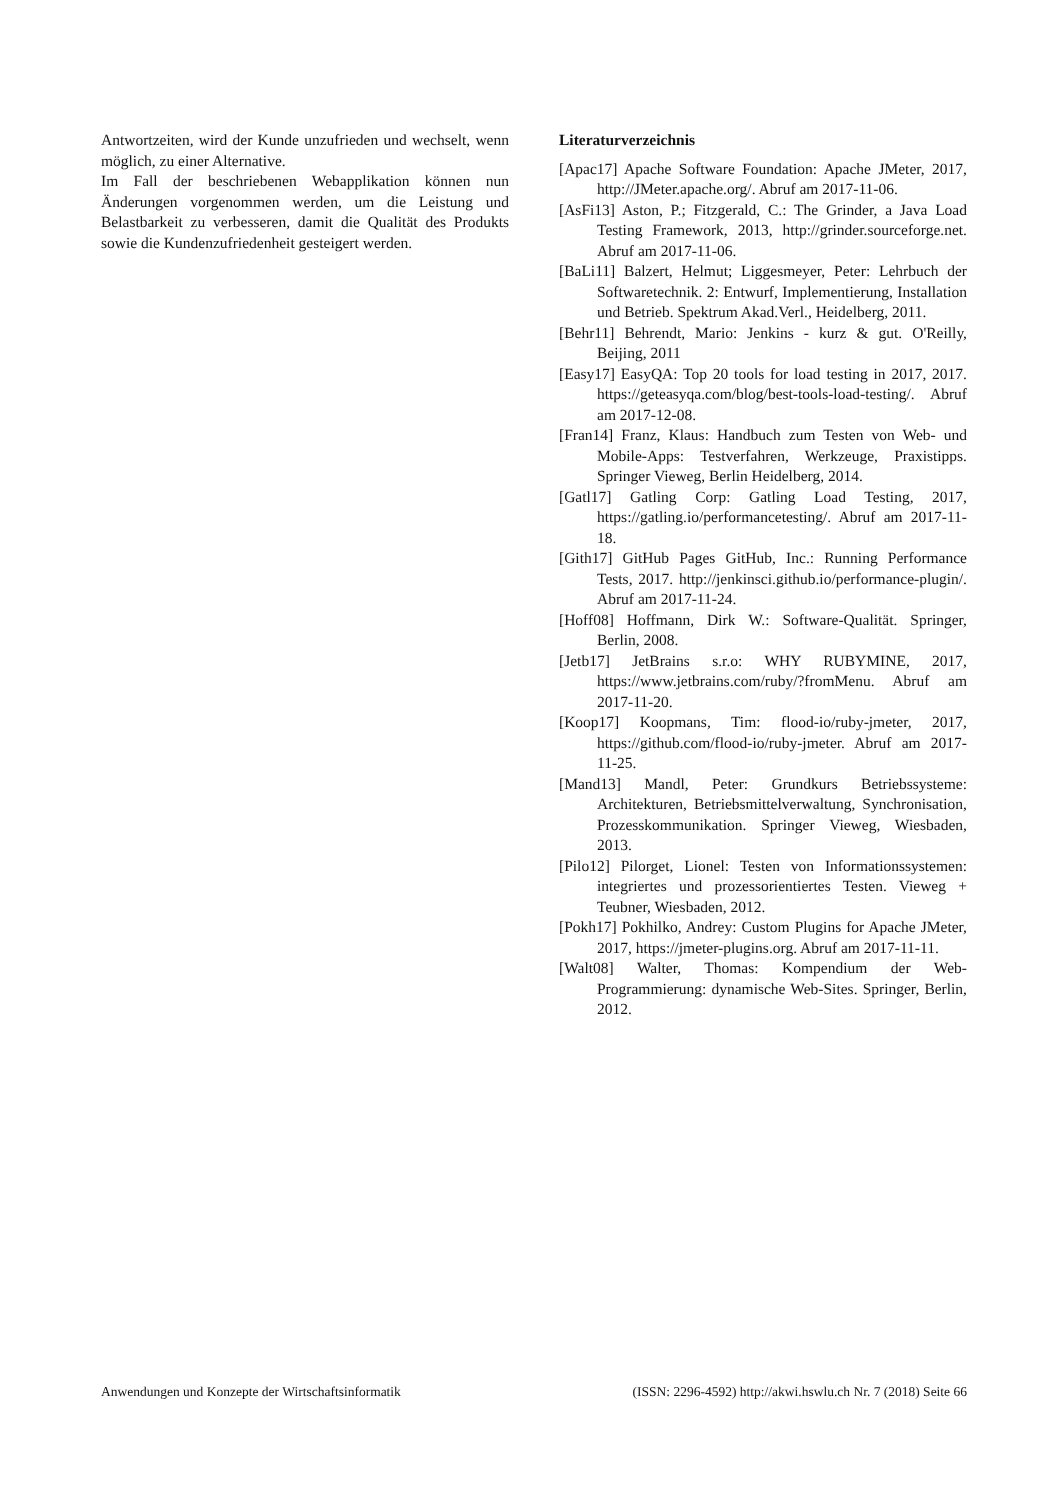Antwortzeiten, wird der Kunde unzufrieden und wechselt, wenn möglich, zu einer Alternative.
Im Fall der beschriebenen Webapplikation können nun Änderungen vorgenommen werden, um die Leistung und Belastbarkeit zu verbesseren, damit die Qualität des Produkts sowie die Kundenzufriedenheit gesteigert werden.
Literaturverzeichnis
[Apac17] Apache Software Foundation: Apache JMeter, 2017, http://JMeter.apache.org/. Abruf am 2017-11-06.
[AsFi13] Aston, P.; Fitzgerald, C.: The Grinder, a Java Load Testing Framework, 2013, http://grinder.sourceforge.net. Abruf am 2017-11-06.
[BaLi11] Balzert, Helmut; Liggesmeyer, Peter: Lehrbuch der Softwaretechnik. 2: Entwurf, Implementierung, Installation und Betrieb. Spektrum Akad.Verl., Heidelberg, 2011.
[Behr11] Behrendt, Mario: Jenkins - kurz & gut. O'Reilly, Beijing, 2011
[Easy17] EasyQA: Top 20 tools for load testing in 2017, 2017. https://geteasyqa.com/blog/best-tools-load-testing/. Abruf am 2017-12-08.
[Fran14] Franz, Klaus: Handbuch zum Testen von Web- und Mobile-Apps: Testverfahren, Werkzeuge, Praxistipps. Springer Vieweg, Berlin Heidelberg, 2014.
[Gatl17] Gatling Corp: Gatling Load Testing, 2017, https://gatling.io/performancetesting/. Abruf am 2017-11-18.
[Gith17] GitHub Pages GitHub, Inc.: Running Performance Tests, 2017. http://jenkinsci.github.io/performance-plugin/. Abruf am 2017-11-24.
[Hoff08] Hoffmann, Dirk W.: Software-Qualität. Springer, Berlin, 2008.
[Jetb17] JetBrains s.r.o: WHY RUBYMINE, 2017, https://www.jetbrains.com/ruby/?fromMenu. Abruf am 2017-11-20.
[Koop17] Koopmans, Tim: flood-io/ruby-jmeter, 2017, https://github.com/flood-io/ruby-jmeter. Abruf am 2017-11-25.
[Mand13] Mandl, Peter: Grundkurs Betriebssysteme: Architekturen, Betriebsmittelverwaltung, Synchronisation, Prozesskommunikation. Springer Vieweg, Wiesbaden, 2013.
[Pilo12] Pilorget, Lionel: Testen von Informationssystemen: integriertes und prozessorientiertes Testen. Vieweg + Teubner, Wiesbaden, 2012.
[Pokh17] Pokhilko, Andrey: Custom Plugins for Apache JMeter, 2017, https://jmeter-plugins.org. Abruf am 2017-11-11.
[Walt08] Walter, Thomas: Kompendium der Web-Programmierung: dynamische Web-Sites. Springer, Berlin, 2012.
Anwendungen und Konzepte der Wirtschaftsinformatik (ISSN: 2296-4592) http://akwi.hswlu.ch Nr. 7 (2018) Seite 66